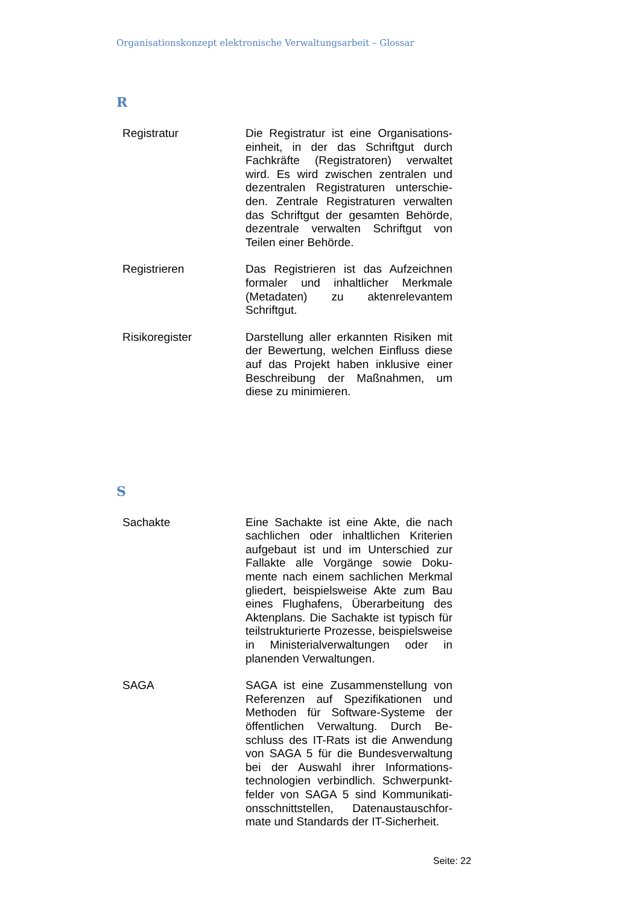Organisationskonzept elektronische Verwaltungsarbeit – Glossar
R
| Registratur | Die Registratur ist eine Organisations­einheit, in der das Schriftgut durch Fachkräfte (Registratoren) verwaltet wird. Es wird zwischen zentralen und dezentralen Registraturen unterschie­den. Zentrale Registraturen verwalten das Schriftgut der gesamten Behörde, dezentrale verwalten Schriftgut von Teilen einer Behörde. |
| Registrieren | Das Registrieren ist das Aufzeichnen formaler und inhaltlicher Merkmale (Metadaten) zu aktenrelevantem Schriftgut. |
| Risikoregister | Darstellung aller erkannten Risiken mit der Bewertung, welchen Einfluss diese auf das Projekt haben inklusive einer Beschreibung der Maßnahmen, um diese zu minimieren. |
S
| Sachakte | Eine Sachakte ist eine Akte, die nach sachlichen oder inhaltlichen Kriterien aufgebaut ist und im Unterschied zur Fallakte alle Vorgänge sowie Doku­mente nach einem sachlichen Merkmal gliedert, beispielsweise Akte zum Bau eines Flughafens, Überarbeitung des Aktenplans. Die Sachakte ist typisch für teilstrukturierte Prozesse, bei­spielsweise in Ministerialverwaltungen oder in planenden Verwaltungen. |
| SAGA | SAGA ist eine Zusammenstellung von Referenzen auf Spezifikationen und Methoden für Software-Systeme der öffentlichen Verwaltung. Durch Be­schluss des IT-Rats ist die Anwendung von SAGA 5 für die Bundesverwaltung bei der Auswahl ihrer Informations­technologien verbindlich. Schwerpunkt­felder von SAGA 5 sind Kommunikati­onsschnittstellen, Datenaustauschfor­mate und Standards der IT-Sicherheit. |
Seite: 22